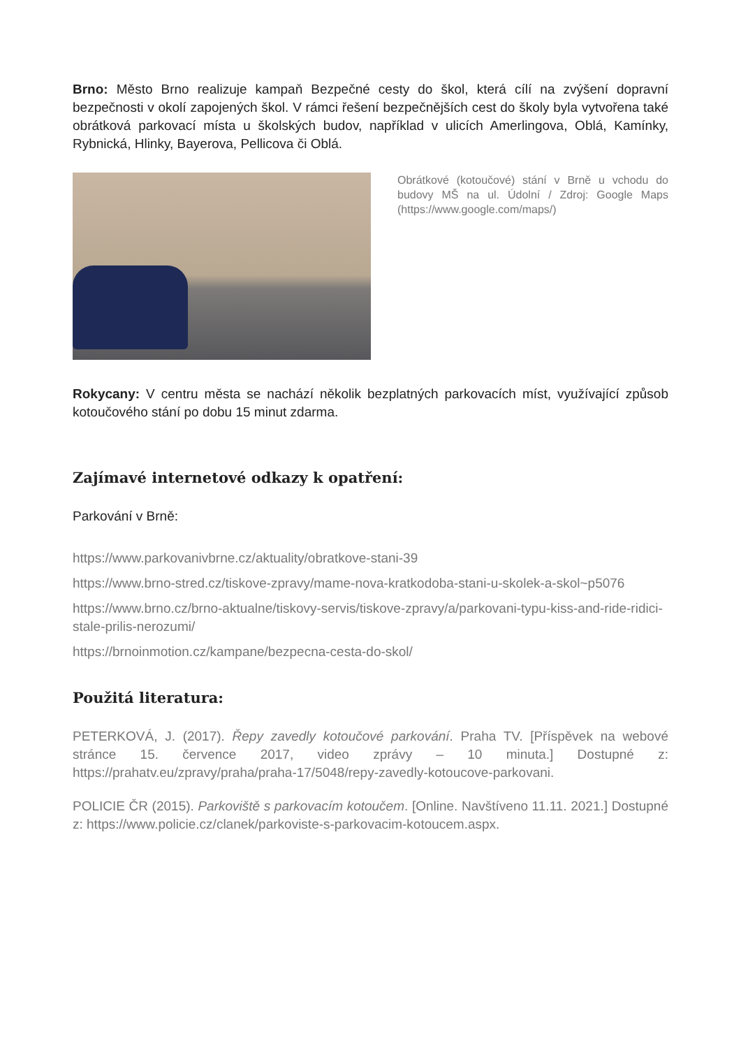Brno: Město Brno realizuje kampaň Bezpečné cesty do škol, která cílí na zvýšení dopravní bezpečnosti v okolí zapojených škol. V rámci řešení bezpečnějších cest do školy byla vytvořena také obrátková parkovací místa u školských budov, například v ulicích Amerlingova, Oblá, Kamínky, Rybnická, Hlinky, Bayerova, Pellicova či Oblá.
Obrátkové (kotoučové) stání v Brně u vchodu do budovy MŠ na ul. Údolní / Zdroj: Google Maps (https://www.google.com/maps/)
Rokycany: V centru města se nachází několik bezplatných parkovacích míst, využívající způsob kotoučového stání po dobu 15 minut zdarma.
Zajímavé internetové odkazy k opatření:
Parkování v Brně:
https://www.parkovanivbrne.cz/aktuality/obratkove-stani-39
https://www.brno-stred.cz/tiskove-zpravy/mame-nova-kratkodoba-stani-u-skolek-a-skol~p5076
https://www.brno.cz/brno-aktualne/tiskovy-servis/tiskove-zpravy/a/parkovani-typu-kiss-and-ride-ridici-stale-prilis-nerozumi/
https://brnoinmotion.cz/kampane/bezpecna-cesta-do-skol/
Použitá literatura:
PETERKOVÁ, J. (2017). Řepy zavedly kotoučové parkování. Praha TV. [Příspěvek na webové stránce 15. července 2017, video zprávy – 10 minuta.] Dostupné z: https://prahatv.eu/zpravy/praha/praha-17/5048/repy-zavedly-kotoucove-parkovani.
POLICIE ČR (2015). Parkoviště s parkovacím kotoučem. [Online. Navštíveno 11.11. 2021.] Dostupné z: https://www.policie.cz/clanek/parkoviste-s-parkovacim-kotoucem.aspx.